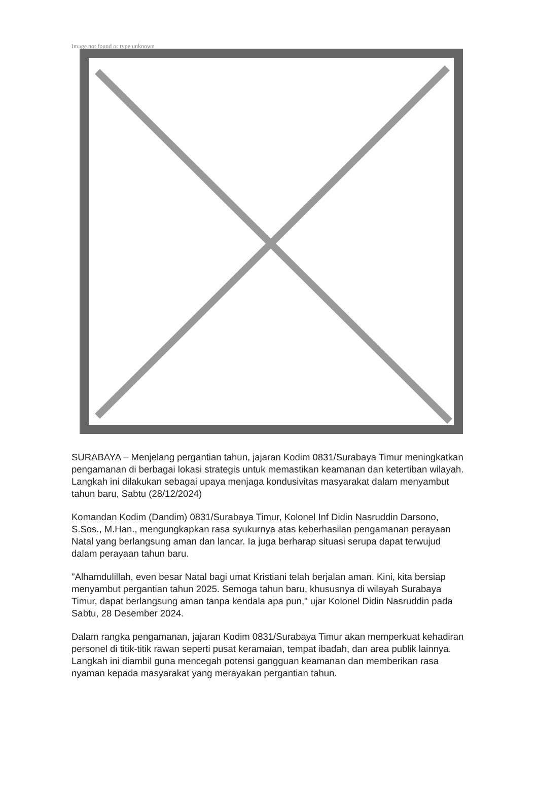Image not found or type unknown
SURABAYA – Menjelang pergantian tahun, jajaran Kodim 0831/Surabaya Timur meningkatkan pengamanan di berbagai lokasi strategis untuk memastikan keamanan dan ketertiban wilayah. Langkah ini dilakukan sebagai upaya menjaga kondusivitas masyarakat dalam menyambut tahun baru, Sabtu (28/12/2024)
Komandan Kodim (Dandim) 0831/Surabaya Timur, Kolonel Inf Didin Nasruddin Darsono, S.Sos., M.Han., mengungkapkan rasa syukurnya atas keberhasilan pengamanan perayaan Natal yang berlangsung aman dan lancar. Ia juga berharap situasi serupa dapat terwujud dalam perayaan tahun baru.
"Alhamdulillah, even besar Natal bagi umat Kristiani telah berjalan aman. Kini, kita bersiap menyambut pergantian tahun 2025. Semoga tahun baru, khususnya di wilayah Surabaya Timur, dapat berlangsung aman tanpa kendala apa pun," ujar Kolonel Didin Nasruddin pada Sabtu, 28 Desember 2024.
Dalam rangka pengamanan, jajaran Kodim 0831/Surabaya Timur akan memperkuat kehadiran personel di titik-titik rawan seperti pusat keramaian, tempat ibadah, dan area publik lainnya. Langkah ini diambil guna mencegah potensi gangguan keamanan dan memberikan rasa nyaman kepada masyarakat yang merayakan pergantian tahun.